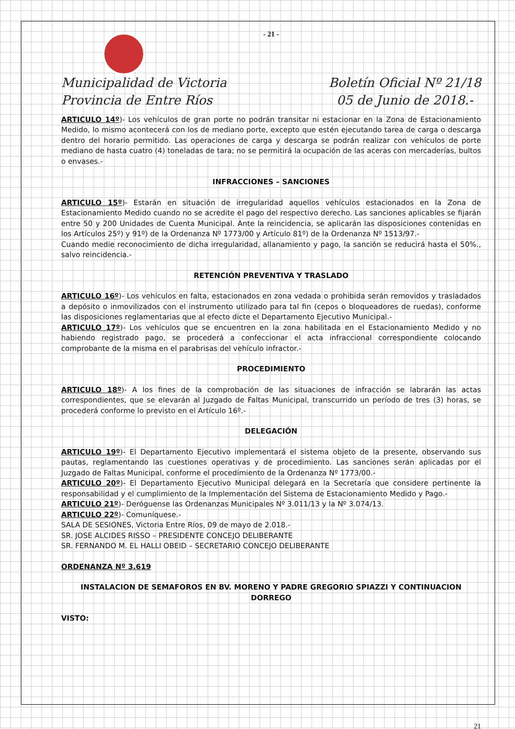- 21 -
Municipalidad de Victoria
Provincia de Entre Ríos
Boletín Oficial Nº 21/18
05 de Junio de 2018.-
ARTICULO 14º)- Los vehículos de gran porte no podrán transitar ni estacionar en la Zona de Estacionamiento Medido, lo mismo acontecerá con los de mediano porte, excepto que estén ejecutando tarea de carga o descarga dentro del horario permitido. Las operaciones de carga y descarga se podrán realizar con vehículos de porte mediano de hasta cuatro (4) toneladas de tara; no se permitirá la ocupación de las aceras con mercaderías, bultos o envases.-
INFRACCIONES – SANCIONES
ARTICULO 15º)- Estarán en situación de irregularidad aquellos vehículos estacionados en la Zona de Estacionamiento Medido cuando no se acredite el pago del respectivo derecho. Las sanciones aplicables se fijarán entre 50 y 200 Unidades de Cuenta Municipal. Ante la reincidencia, se aplicarán las disposiciones contenidas en los Artículos 25º) y 91º) de la Ordenanza Nº 1773/00 y Artículo 81º) de la Ordenanza Nº 1513/97.-
Cuando medie reconocimiento de dicha irregularidad, allanamiento y pago, la sanción se reducirá hasta el 50%., salvo reincidencia.-
RETENCIÓN PREVENTIVA Y TRASLADO
ARTICULO 16º)- Los vehículos en falta, estacionados en zona vedada o prohibida serán removidos y trasladados a depósito o inmovilizados con el instrumento utilizado para tal fin (cepos o bloqueadores de ruedas), conforme las disposiciones reglamentarias que al efecto dicte el Departamento Ejecutivo Municipal.-
ARTICULO 17º)- Los vehículos que se encuentren en la zona habilitada en el Estacionamiento Medido y no habiendo registrado pago, se procederá a confeccionar el acta infraccional correspondiente colocando comprobante de la misma en el parabrisas del vehículo infractor.-
PROCEDIMIENTO
ARTICULO 18º)- A los fines de la comprobación de las situaciones de infracción se labrarán las actas correspondientes, que se elevarán al Juzgado de Faltas Municipal, transcurrido un período de tres (3) horas, se procederá conforme lo previsto en el Artículo 16º.-
DELEGACIÓN
ARTICULO 19º)- El Departamento Ejecutivo implementará el sistema objeto de la presente, observando sus pautas, reglamentando las cuestiones operativas y de procedimiento. Las sanciones serán aplicadas por el Juzgado de Faltas Municipal, conforme el procedimiento de la Ordenanza Nº 1773/00.-
ARTICULO 20º)- El Departamento Ejecutivo Municipal delegará en la Secretaría que considere pertinente la responsabilidad y el cumplimiento de la Implementación del Sistema de Estacionamiento Medido y Pago.-
ARTICULO 21º)- Deróguense las Ordenanzas Municipales Nº 3.011/13 y la Nº 3.074/13.
ARTICULO 22º)- Comuníquese.-
SALA DE SESIONES, Victoria Entre Ríos, 09 de mayo de 2.018.-
SR. JOSE ALCIDES RISSO – PRESIDENTE CONCEJO DELIBERANTE
SR. FERNANDO M. EL HALLI OBEID – SECRETARIO CONCEJO DELIBERANTE
ORDENANZA Nº 3.619
INSTALACION DE SEMAFOROS EN BV. MORENO Y PADRE GREGORIO SPIAZZI Y CONTINUACION DORREGO
VISTO:
21